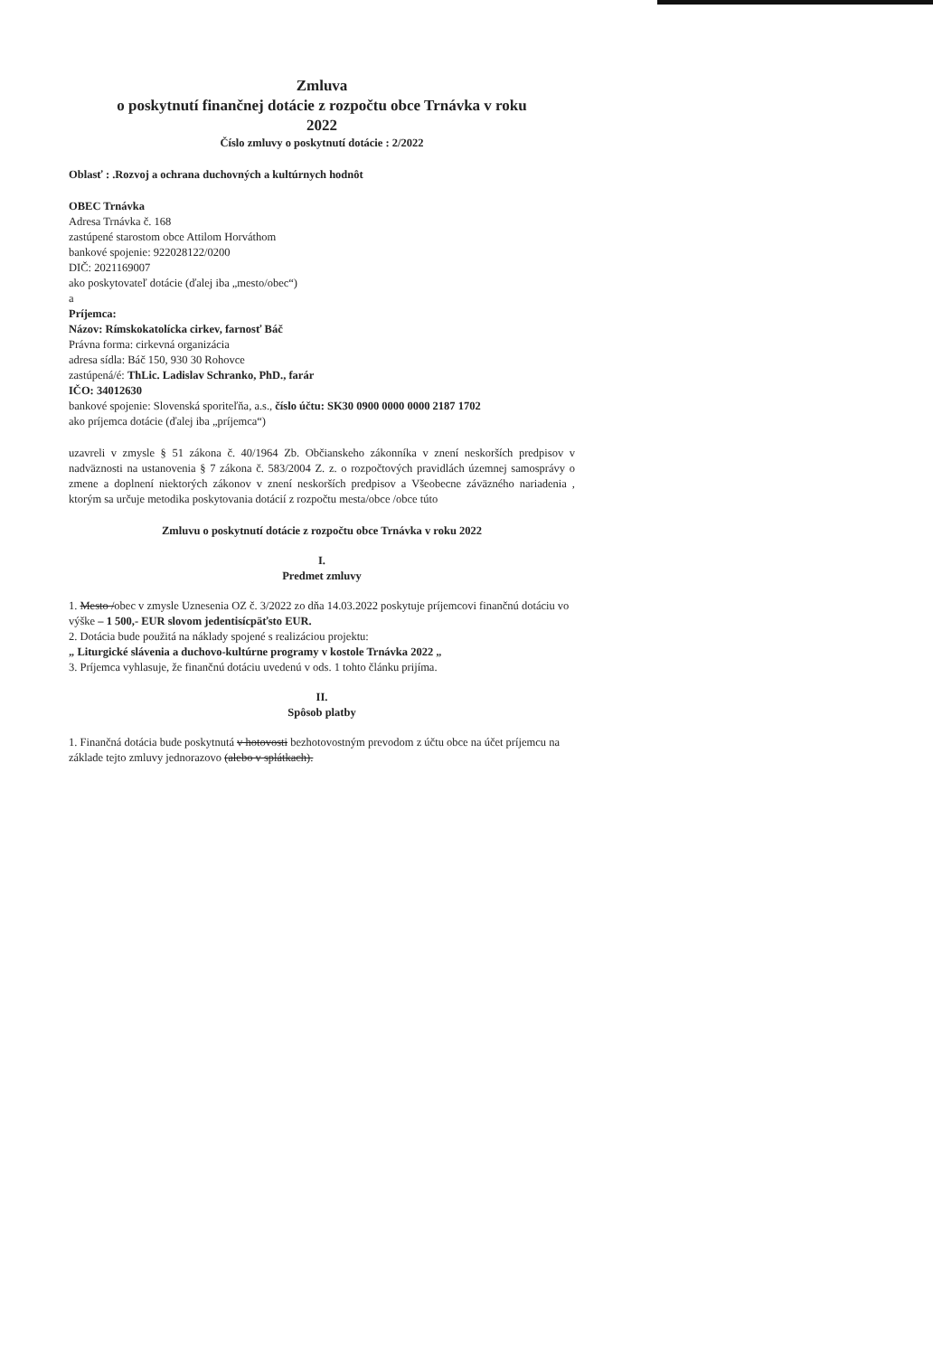Zmluva
o poskytnutí finančnej dotácie z rozpočtu obce Trnávka v roku
2022
Číslo zmluvy o poskytnutí dotácie : 2/2022
Oblasť : .Rozvoj a ochrana duchovných a kultúrnych hodnôt
OBEC Trnávka
Adresa Trnávka č. 168
zastúpené starostom obce Attilom Horváthom
bankové spojenie: 922028122/0200
DIČ: 2021169007
ako poskytovateľ dotácie (ďalej iba „mesto/obec“)
a
Príjemca:
Názov: Rímskokatolícka cirkev, farnosť Báč
Právna forma: cirkevná organizácia
adresa sídla: Báč 150, 930 30 Rohovce
zastúpená/é: ThLic. Ladislav Schranko, PhD., farár
IČO: 34012630
bankové spojenie: Slovenská sporiteľňa, a.s., číslo účtu: SK30 0900 0000 0000 2187 1702
ako príjemca dotácie (ďalej iba „príjemca“)
uzavreli v zmysle § 51 zákona č. 40/1964 Zb. Občianskeho zákonníka v znení neskorších predpisov v nadväznosti na ustanovenia § 7 zákona č. 583/2004 Z. z. o rozpočtových pravidlách územnej samosprávy o zmene a doplnení niektorých zákonov v znení neskorších predpisov a Všeobecne záväzného nariadenia , ktorým sa určuje metodika poskytovania dotácií z rozpočtu mesta/obce /obce túto
Zmluvu o poskytnutí dotácie z rozpočtu obce Trnávka v roku 2022
I.
Predmet zmluvy
1. Mesto /obec v zmysle Uznesenia OZ č. 3/2022 zo dňa 14.03.2022 poskytuje príjemcovi finančnú dotáciu vo výške – 1 500,- EUR slovom jedentisícpäťsto EUR.
2. Dotácia bude použitá na náklady spojené s realizáciou projektu:
„ Liturgické slávenia a duchovo-kultúrne programy v kostole Trnávka 2022 „
3. Príjemca vyhlasuje, že finančnú dotáciu uvedenú v ods. 1 tohto článku prijíma.
II.
Spôsob platby
1. Finančná dotácia bude poskytnutá v hotovosti bezhotovostným prevodom z účtu obce na účet príjemcu na základe tejto zmluvy jednorazovo (alebo v splátkach).